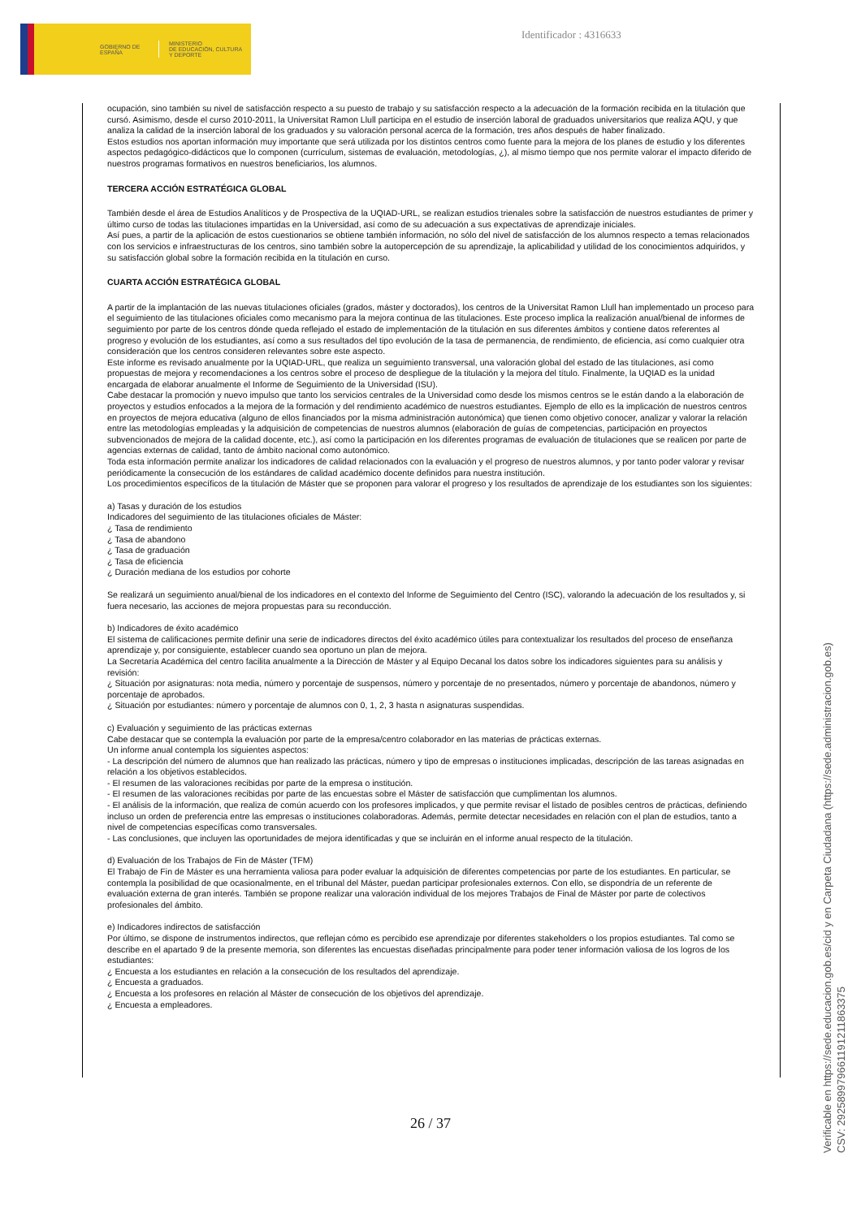GOBIERNO DE ESPAÑA
MINISTERIO
DE EDUCACIÓN, CULTURA
Y DEPORTE
Identificador : 4316633
ocupación, sino también su nivel de satisfacción respecto a su puesto de trabajo y su satisfacción respecto a la adecuación de la formación recibida en la titulación que cursó. Asimismo, desde el curso 2010-2011, la Universitat Ramon Llull participa en el estudio de inserción laboral de graduados universitarios que realiza AQU, y que analiza la calidad de la inserción laboral de los graduados y su valoración personal acerca de la formación, tres años después de haber finalizado.
Estos estudios nos aportan información muy importante que será utilizada por los distintos centros como fuente para la mejora de los planes de estudio y los diferentes aspectos pedagógico-didácticos que lo componen (currículum, sistemas de evaluación, metodologías, ¿), al mismo tiempo que nos permite valorar el impacto diferido de nuestros programas formativos en nuestros beneficiarios, los alumnos.
TERCERA ACCIÓN ESTRATÉGICA GLOBAL
También desde el área de Estudios Analíticos y de Prospectiva de la UQIAD-URL, se realizan estudios trienales sobre la satisfacción de nuestros estudiantes de primer y último curso de todas las titulaciones impartidas en la Universidad, así como de su adecuación a sus expectativas de aprendizaje iniciales.
Así pues, a partir de la aplicación de estos cuestionarios se obtiene también información, no sólo del nivel de satisfacción de los alumnos respecto a temas relacionados con los servicios e infraestructuras de los centros, sino también sobre la autopercepción de su aprendizaje, la aplicabilidad y utilidad de los conocimientos adquiridos, y su satisfacción global sobre la formación recibida en la titulación en curso.
CUARTA ACCIÓN ESTRATÉGICA GLOBAL
A partir de la implantación de las nuevas titulaciones oficiales (grados, máster y doctorados), los centros de la Universitat Ramon Llull han implementado un proceso para el seguimiento de las titulaciones oficiales como mecanismo para la mejora continua de las titulaciones. Este proceso implica la realización anual/bienal de informes de seguimiento por parte de los centros dónde queda reflejado el estado de implementación de la titulación en sus diferentes ámbitos y contiene datos referentes al progreso y evolución de los estudiantes, así como a sus resultados del tipo evolución de la tasa de permanencia, de rendimiento, de eficiencia, así como cualquier otra consideración que los centros consideren relevantes sobre este aspecto.
Este informe es revisado anualmente por la UQIAD-URL, que realiza un seguimiento transversal, una valoración global del estado de las titulaciones, así como propuestas de mejora y recomendaciones a los centros sobre el proceso de despliegue de la titulación y la mejora del título. Finalmente, la UQIAD es la unidad encargada de elaborar anualmente el Informe de Seguimiento de la Universidad (ISU).
Cabe destacar la promoción y nuevo impulso que tanto los servicios centrales de la Universidad como desde los mismos centros se le están dando a la elaboración de proyectos y estudios enfocados a la mejora de la formación y del rendimiento académico de nuestros estudiantes. Ejemplo de ello es la implicación de nuestros centros en proyectos de mejora educativa (alguno de ellos financiados por la misma administración autonómica) que tienen como objetivo conocer, analizar y valorar la relación entre las metodologías empleadas y la adquisición de competencias de nuestros alumnos (elaboración de guías de competencias, participación en proyectos subvencionados de mejora de la calidad docente, etc.), así como la participación en los diferentes programas de evaluación de titulaciones que se realicen por parte de agencias externas de calidad, tanto de ámbito nacional como autonómico.
Toda esta información permite analizar los indicadores de calidad relacionados con la evaluación y el progreso de nuestros alumnos, y por tanto poder valorar y revisar periódicamente la consecución de los estándares de calidad académico docente definidos para nuestra institución.
Los procedimientos específicos de la titulación de Máster que se proponen para valorar el progreso y los resultados de aprendizaje de los estudiantes son los siguientes:
a) Tasas y duración de los estudios
Indicadores del seguimiento de las titulaciones oficiales de Máster:
¿ Tasa de rendimiento
¿ Tasa de abandono
¿ Tasa de graduación
¿ Tasa de eficiencia
¿ Duración mediana de los estudios por cohorte
Se realizará un seguimiento anual/bienal de los indicadores en el contexto del Informe de Seguimiento del Centro (ISC), valorando la adecuación de los resultados y, si fuera necesario, las acciones de mejora propuestas para su reconducción.
b) Indicadores de éxito académico
El sistema de calificaciones permite definir una serie de indicadores directos del éxito académico útiles para contextualizar los resultados del proceso de enseñanza aprendizaje y, por consiguiente, establecer cuando sea oportuno un plan de mejora.
La Secretaría Académica del centro facilita anualmente a la Dirección de Máster y al Equipo Decanal los datos sobre los indicadores siguientes para su análisis y revisión:
¿ Situación por asignaturas: nota media, número y porcentaje de suspensos, número y porcentaje de no presentados, número y porcentaje de abandonos, número y porcentaje de aprobados.
¿ Situación por estudiantes: número y porcentaje de alumnos con 0, 1, 2, 3 hasta n asignaturas suspendidas.
c) Evaluación y seguimiento de las prácticas externas
Cabe destacar que se contempla la evaluación por parte de la empresa/centro colaborador en las materias de prácticas externas.
Un informe anual contempla los siguientes aspectos:
- La descripción del número de alumnos que han realizado las prácticas, número y tipo de empresas o instituciones implicadas, descripción de las tareas asignadas en relación a los objetivos establecidos.
- El resumen de las valoraciones recibidas por parte de la empresa o institución.
- El resumen de las valoraciones recibidas por parte de las encuestas sobre el Máster de satisfacción que cumplimentan los alumnos.
- El análisis de la información, que realiza de común acuerdo con los profesores implicados, y que permite revisar el listado de posibles centros de prácticas, definiendo incluso un orden de preferencia entre las empresas o instituciones colaboradoras. Además, permite detectar necesidades en relación con el plan de estudios, tanto a nivel de competencias específicas como transversales.
- Las conclusiones, que incluyen las oportunidades de mejora identificadas y que se incluirán en el informe anual respecto de la titulación.
d) Evaluación de los Trabajos de Fin de Máster (TFM)
El Trabajo de Fin de Máster es una herramienta valiosa para poder evaluar la adquisición de diferentes competencias por parte de los estudiantes. En particular, se contempla la posibilidad de que ocasionalmente, en el tribunal del Máster, puedan participar profesionales externos. Con ello, se dispondría de un referente de evaluación externa de gran interés. También se propone realizar una valoración individual de los mejores Trabajos de Final de Máster por parte de colectivos profesionales del ámbito.
e) Indicadores indirectos de satisfacción
Por último, se dispone de instrumentos indirectos, que reflejan cómo es percibido ese aprendizaje por diferentes stakeholders o los propios estudiantes. Tal como se describe en el apartado 9 de la presente memoria, son diferentes las encuestas diseñadas principalmente para poder tener información valiosa de los logros de los estudiantes:
¿ Encuesta a los estudiantes en relación a la consecución de los resultados del aprendizaje.
¿ Encuesta a graduados.
¿ Encuesta a los profesores en relación al Máster de consecución de los objetivos del aprendizaje.
¿ Encuesta a empleadores.
26 / 37
Verificable en https://sede.educacion.gob.es/cid y en Carpeta Ciudadana (https://sede.administracion.gob.es)
CSV: 292589979661191211863375